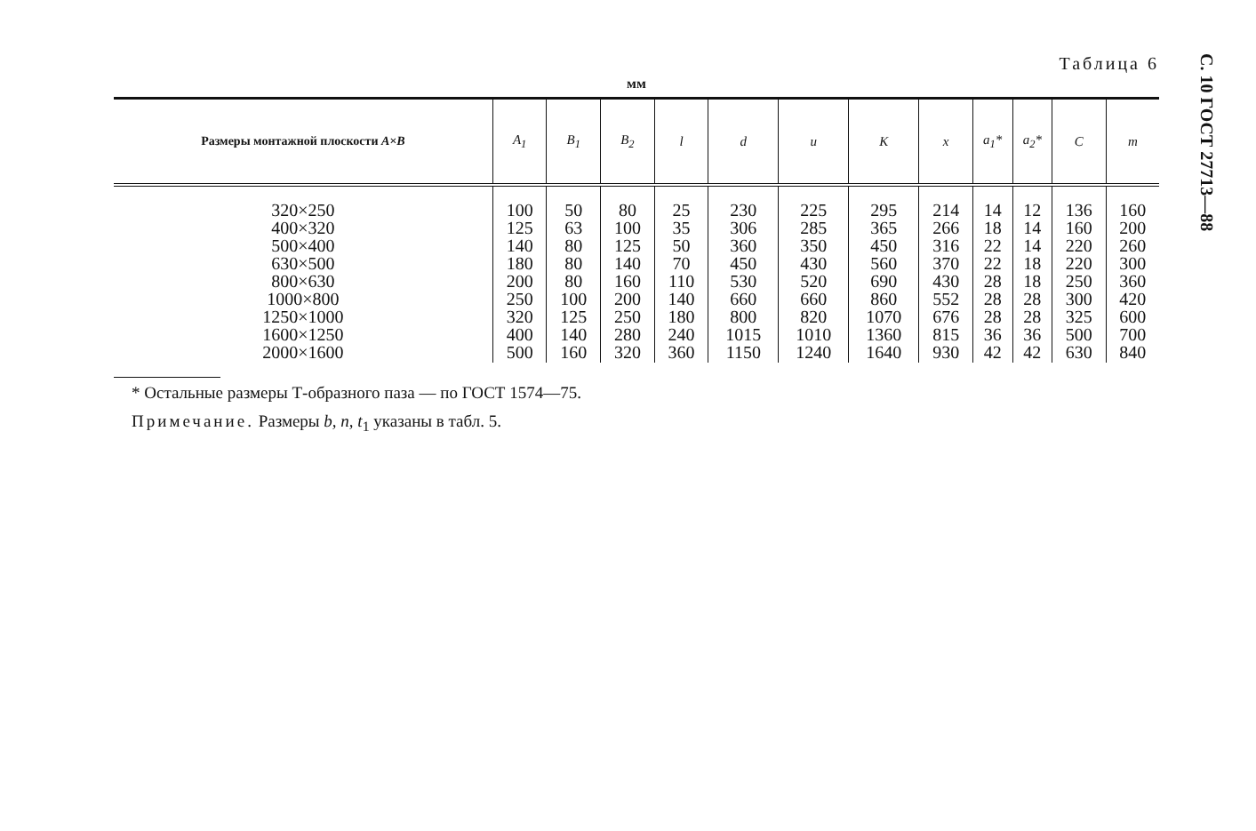С. 10 ГОСТ 27713—88
Таблица 6
мм
| Размеры монтажной плоскости A×B | A<sub>1</sub> | B<sub>1</sub> | B<sub>2</sub> | l | d | u | K | x | a<sub>1</sub>* | a<sub>2</sub>* | C | m |
| --- | --- | --- | --- | --- | --- | --- | --- | --- | --- | --- | --- | --- |
| 320×250 400×320 500×400 630×500 800×630 1000×800 1250×1000 1600×1250 2000×1600 | 100 125 140 180 200 250 320 400 500 | 50 63 80 80 80 100 125 140 160 | 80 100 125 140 160 200 250 280 320 | 25 35 50 70 110 140 180 240 360 | 230 306 360 450 530 660 800 1015 1150 | 225 285 350 430 520 660 820 1010 1240 | 295 365 450 560 690 860 1070 1360 1640 | 214 266 316 370 430 552 676 815 930 | 14 18 22 22 28 28 28 36 42 | 12 14 14 18 18 28 28 36 42 | 136 160 220 220 250 300 325 500 630 | 160 200 260 300 360 420 600 700 840 |
* Остальные размеры Т-образного паза — по ГОСТ 1574—75.
Примечание. Размеры b, n, t<sub>1</sub> указаны в табл. 5.